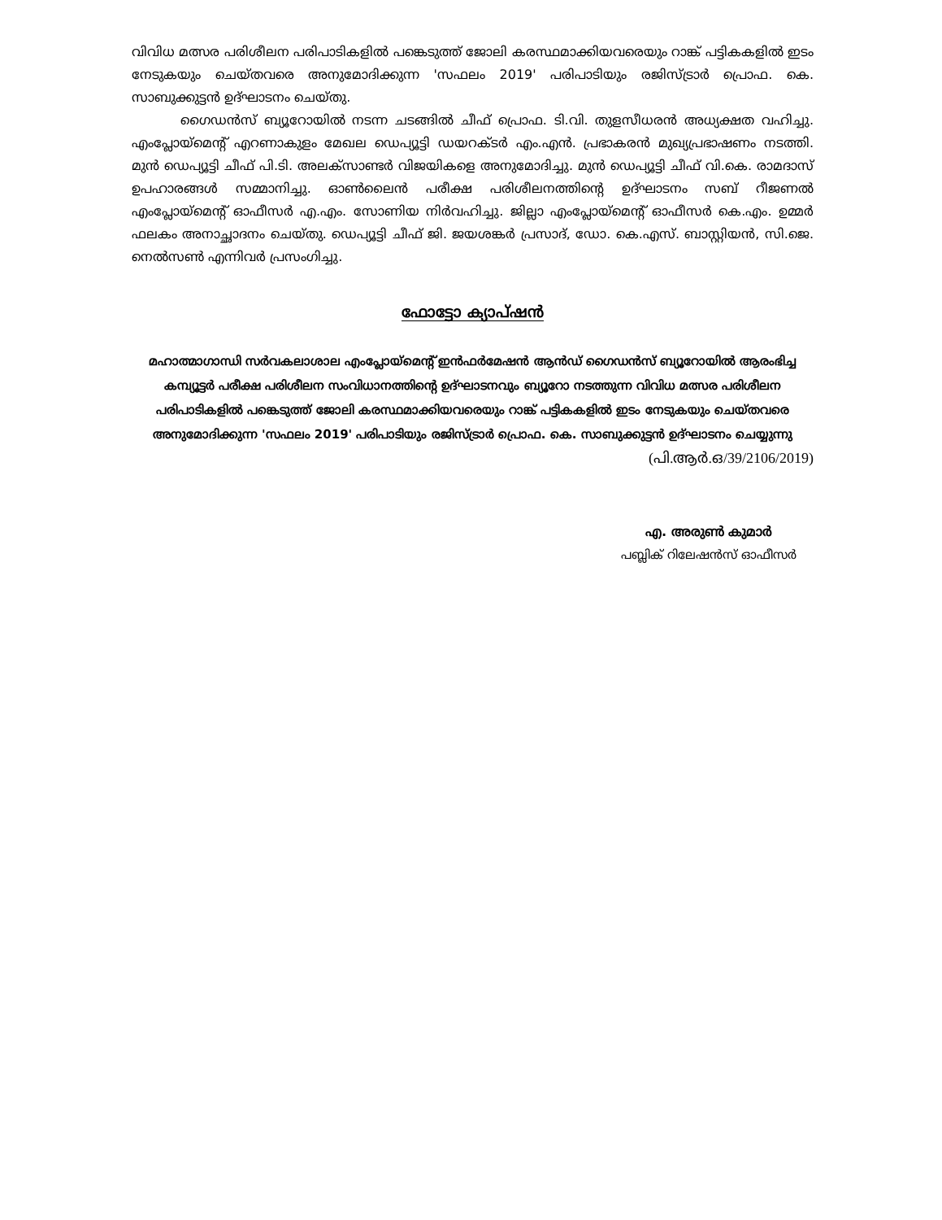വിവിധ മത്സര പരിശീലന പരിപാടികളിൽ പങ്കെടുത്ത് ജോലി കരസ്ഥമാക്കിയവരെയും റാങ്ക് പട്ടികകളിൽ ഇടം നേടുകയും ചെയ്തവരെ അനുമോദിക്കുന്ന 'സഫലം 2019' പരിപാടിയും രജിസ്ട്രാർ പ്രൊഫ. കെ. സാബുക്കുട്ടൻ ഉദ്ഘാടനം ചെയ്തു.
ഗൈഡൻസ് ബ്യൂറോയിൽ നടന്ന ചടങ്ങിൽ ചീഫ് പ്രൊഫ. ടി.വി. തുളസീധരൻ അധ്യക്ഷത വഹിച്ചു. എംപ്ലോയ്മെന്റ് എറണാകുളം മേഖല ഡെപ്യൂട്ടി ഡയറക്ടർ എം.എൻ. പ്രഭാകരൻ മുഖ്യപ്രഭാഷണം നടത്തി. മുൻ ഡെപ്യൂട്ടി ചീഫ് പി.ടി. അലക്സാണ്ടർ വിജയികളെ അനുമോദിച്ചു. മുൻ ഡെപ്യൂട്ടി ചീഫ് വി.കെ. രാമദാസ് ഉപഹാരങ്ങൾ സമ്മാനിച്ചു. ഓൺലൈൻ പരീക്ഷ പരിശീലനത്തിന്റെ ഉദ്ഘാടനം സബ് റീജണൽ എംപ്ലോയ്മെന്റ് ഓഫീസർ എ.എം. സോണിയ നിർവഹിച്ചു. ജില്ലാ എംപ്ലോയ്മെന്റ് ഓഫീസർ കെ.എം. ഉമ്മർ ഫലകം അനാച്ഛാദനം ചെയ്തു. ഡെപ്യൂട്ടി ചീഫ് ജി. ജയശങ്കർ പ്രസാദ്, ഡോ. കെ.എസ്. ബാസ്റ്റിയൻ, സി.ജെ. നെൽസൺ എന്നിവർ പ്രസംഗിച്ചു.
ഫോട്ടോ ക്യാപ്ഷൻ
മഹാത്മാഗാന്ധി സർവകലാശാല എംപ്ലോയ്മെന്റ് ഇൻഫർമേഷൻ ആൻഡ് ഗൈഡൻസ് ബ്യൂറോയിൽ ആരംഭിച്ച കമ്പ്യൂട്ടർ പരീക്ഷ പരിശീലന സംവിധാനത്തിന്റെ ഉദ്ഘാടനവും ബ്യൂറോ നടത്തുന്ന വിവിധ മത്സര പരിശീലന പരിപാടികളിൽ പങ്കെടുത്ത് ജോലി കരസ്ഥമാക്കിയവരെയും റാങ്ക് പട്ടികകളിൽ ഇടം നേടുകയും ചെയ്തവരെ അനുമോദിക്കുന്ന 'സഫലം 2019' പരിപാടിയും രജിസ്ട്രാർ പ്രൊഫ. കെ. സാബുക്കുട്ടൻ ഉദ്ഘാടനം ചെയ്യുന്നു
(പി.ആർ.ഒ/39/2106/2019)
എ. അരുൺ കുമാർ
പബ്ലിക് റിലേഷൻസ് ഓഫീസർ